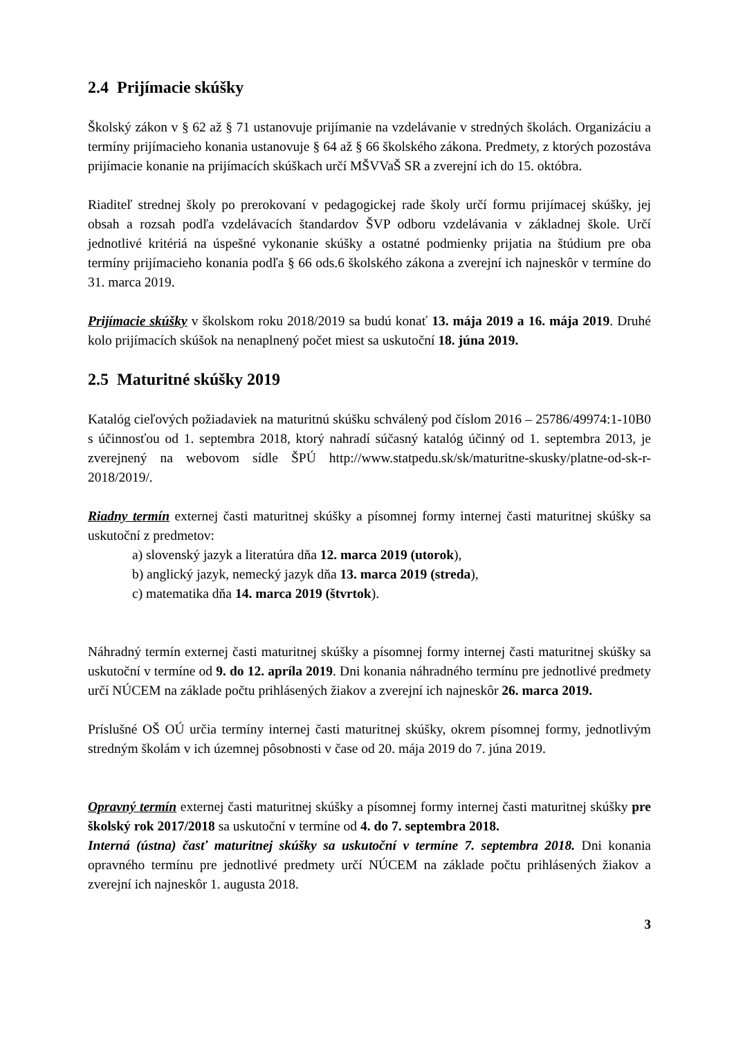2.4 Prijímacie skúšky
Školský zákon v § 62 až § 71 ustanovuje prijímanie na vzdelávanie v stredných školách. Organizáciu a termíny prijímacieho konania ustanovuje § 64 až § 66 školského zákona. Predmety, z ktorých pozostáva prijímacie konanie na prijímacích skúškach určí MŠVVaŠ SR a zverejní ich do 15. októbra.
Riaditeľ strednej školy po prerokovaní v pedagogickej rade školy určí formu prijímacej skúšky, jej obsah a rozsah podľa vzdelávacích štandardov ŠVP odboru vzdelávania v základnej škole. Určí jednotlivé kritériá na úspešné vykonanie skúšky a ostatné podmienky prijatia na štúdium pre oba termíny prijímacieho konania podľa § 66 ods.6 školského zákona a zverejní ich najneskôr v termíne do 31. marca 2019.
Prijímacie skúšky v školskom roku 2018/2019 sa budú konať 13. mája 2019 a 16. mája 2019. Druhé kolo prijímacích skúšok na nenaplnený počet miest sa uskutoční 18. júna 2019.
2.5 Maturitné skúšky 2019
Katalóg cieľových požiadaviek na maturitnú skúšku schválený pod číslom 2016 – 25786/49974:1-10B0 s účinnosťou od 1. septembra 2018, ktorý nahradí súčasný katalóg účinný od 1. septembra 2013, je zverejnený na webovom sídle ŠPÚ http://www.statpedu.sk/sk/maturitne-skusky/platne-od-sk-r-2018/2019/.
Riadny termín externej časti maturitnej skúšky a písomnej formy internej časti maturitnej skúšky sa uskutoční z predmetov:
a) slovenský jazyk a literatúra dňa 12. marca 2019 (utorok),
b) anglický jazyk, nemecký jazyk dňa 13. marca 2019 (streda),
c) matematika dňa 14. marca 2019 (štvrtok).
Náhradný termín externej časti maturitnej skúšky a písomnej formy internej časti maturitnej skúšky sa uskutoční v termíne od 9. do 12. apríla 2019. Dni konania náhradného termínu pre jednotlivé predmety určí NÚCEM na základe počtu prihlásených žiakov a zverejní ich najneskôr 26. marca 2019.
Príslušné OŠ OÚ určia termíny internej časti maturitnej skúšky, okrem písomnej formy, jednotlivým stredným školám v ich územnej pôsobnosti v čase od 20. mája 2019 do 7. júna 2019.
Opravný termín externej časti maturitnej skúšky a písomnej formy internej časti maturitnej skúšky pre školský rok 2017/2018 sa uskutoční v termíne od 4. do 7. septembra 2018.
Interná (ústna) časť maturitnej skúšky sa uskutoční v termíne 7. septembra 2018. Dni konania opravného termínu pre jednotlivé predmety určí NÚCEM na základe počtu prihlásených žiakov a zverejní ich najneskôr 1. augusta 2018.
3